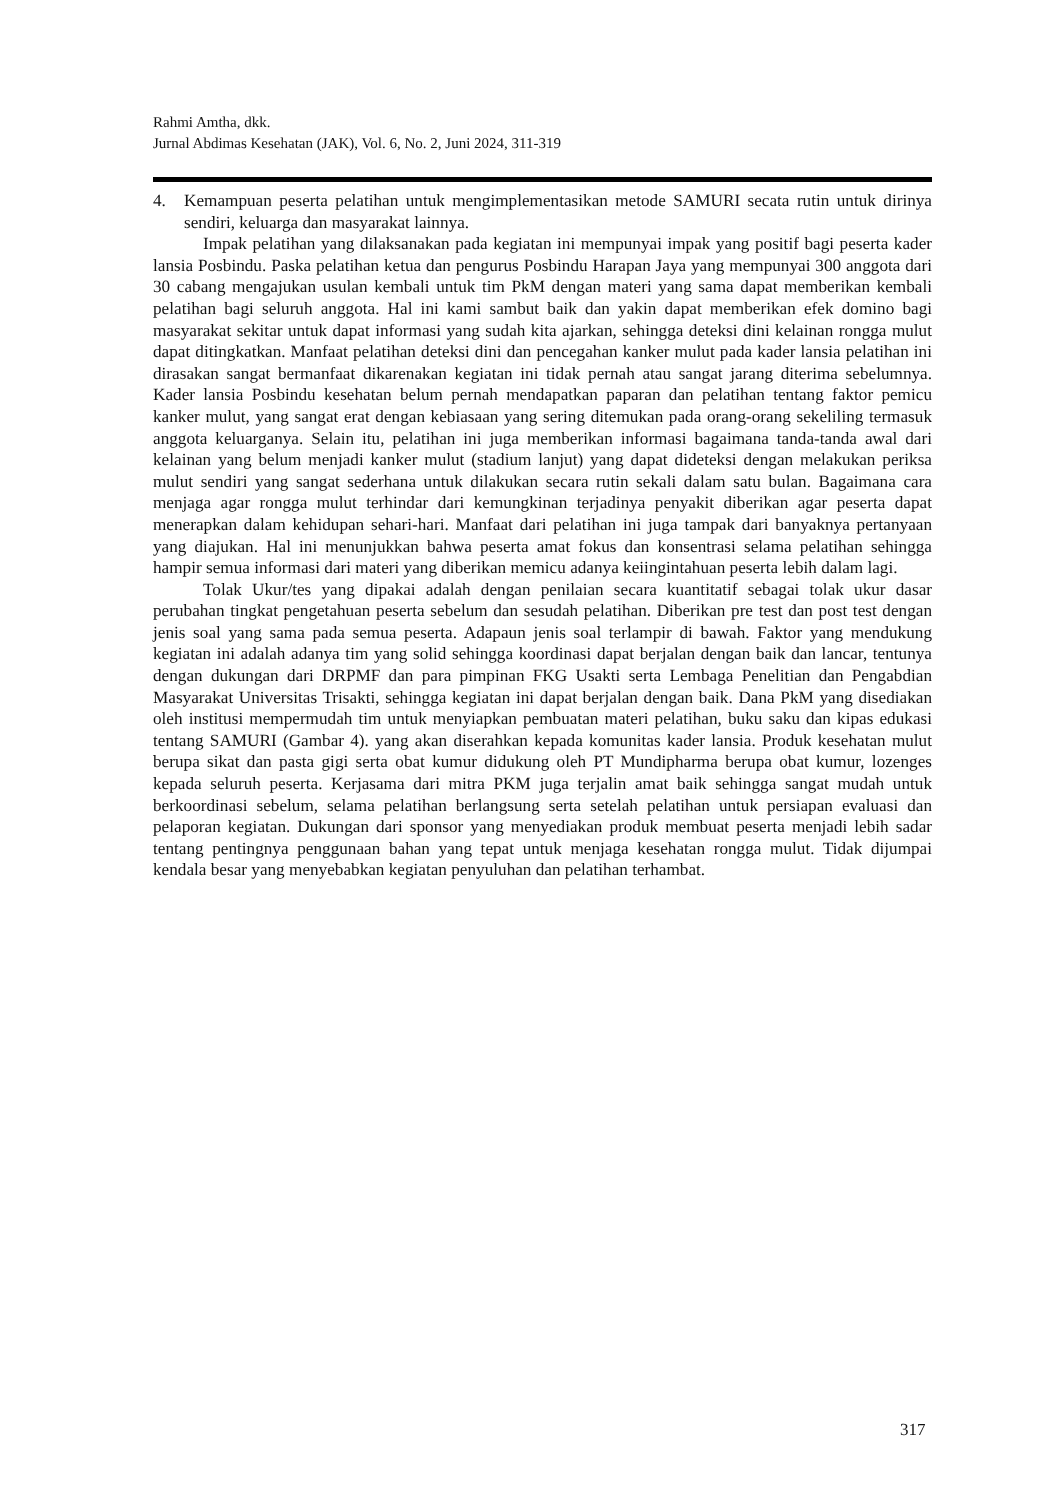Rahmi Amtha, dkk.
Jurnal Abdimas Kesehatan (JAK), Vol. 6, No. 2, Juni 2024, 311-319
4. Kemampuan peserta pelatihan untuk mengimplementasikan metode SAMURI secata rutin untuk dirinya sendiri, keluarga dan masyarakat lainnya.
Impak pelatihan yang dilaksanakan pada kegiatan ini mempunyai impak yang positif bagi peserta kader lansia Posbindu. Paska pelatihan ketua dan pengurus Posbindu Harapan Jaya yang mempunyai 300 anggota dari 30 cabang mengajukan usulan kembali untuk tim PkM dengan materi yang sama dapat memberikan kembali pelatihan bagi seluruh anggota. Hal ini kami sambut baik dan yakin dapat memberikan efek domino bagi masyarakat sekitar untuk dapat informasi yang sudah kita ajarkan, sehingga deteksi dini kelainan rongga mulut dapat ditingkatkan. Manfaat pelatihan deteksi dini dan pencegahan kanker mulut pada kader lansia pelatihan ini dirasakan sangat bermanfaat dikarenakan kegiatan ini tidak pernah atau sangat jarang diterima sebelumnya. Kader lansia Posbindu kesehatan belum pernah mendapatkan paparan dan pelatihan tentang faktor pemicu kanker mulut, yang sangat erat dengan kebiasaan yang sering ditemukan pada orang-orang sekeliling termasuk anggota keluarganya. Selain itu, pelatihan ini juga memberikan informasi bagaimana tanda-tanda awal dari kelainan yang belum menjadi kanker mulut (stadium lanjut) yang dapat dideteksi dengan melakukan periksa mulut sendiri yang sangat sederhana untuk dilakukan secara rutin sekali dalam satu bulan. Bagaimana cara menjaga agar rongga mulut terhindar dari kemungkinan terjadinya penyakit diberikan agar peserta dapat menerapkan dalam kehidupan sehari-hari. Manfaat dari pelatihan ini juga tampak dari banyaknya pertanyaan yang diajukan. Hal ini menunjukkan bahwa peserta amat fokus dan konsentrasi selama pelatihan sehingga hampir semua informasi dari materi yang diberikan memicu adanya keiingintahuan peserta lebih dalam lagi.
Tolak Ukur/tes yang dipakai adalah dengan penilaian secara kuantitatif sebagai tolak ukur dasar perubahan tingkat pengetahuan peserta sebelum dan sesudah pelatihan. Diberikan pre test dan post test dengan jenis soal yang sama pada semua peserta. Adapaun jenis soal terlampir di bawah. Faktor yang mendukung kegiatan ini adalah adanya tim yang solid sehingga koordinasi dapat berjalan dengan baik dan lancar, tentunya dengan dukungan dari DRPMF dan para pimpinan FKG Usakti serta Lembaga Penelitian dan Pengabdian Masyarakat Universitas Trisakti, sehingga kegiatan ini dapat berjalan dengan baik. Dana PkM yang disediakan oleh institusi mempermudah tim untuk menyiapkan pembuatan materi pelatihan, buku saku dan kipas edukasi tentang SAMURI (Gambar 4). yang akan diserahkan kepada komunitas kader lansia. Produk kesehatan mulut berupa sikat dan pasta gigi serta obat kumur didukung oleh PT Mundipharma berupa obat kumur, lozenges kepada seluruh peserta. Kerjasama dari mitra PKM juga terjalin amat baik sehingga sangat mudah untuk berkoordinasi sebelum, selama pelatihan berlangsung serta setelah pelatihan untuk persiapan evaluasi dan pelaporan kegiatan. Dukungan dari sponsor yang menyediakan produk membuat peserta menjadi lebih sadar tentang pentingnya penggunaan bahan yang tepat untuk menjaga kesehatan rongga mulut. Tidak dijumpai kendala besar yang menyebabkan kegiatan penyuluhan dan pelatihan terhambat.
317